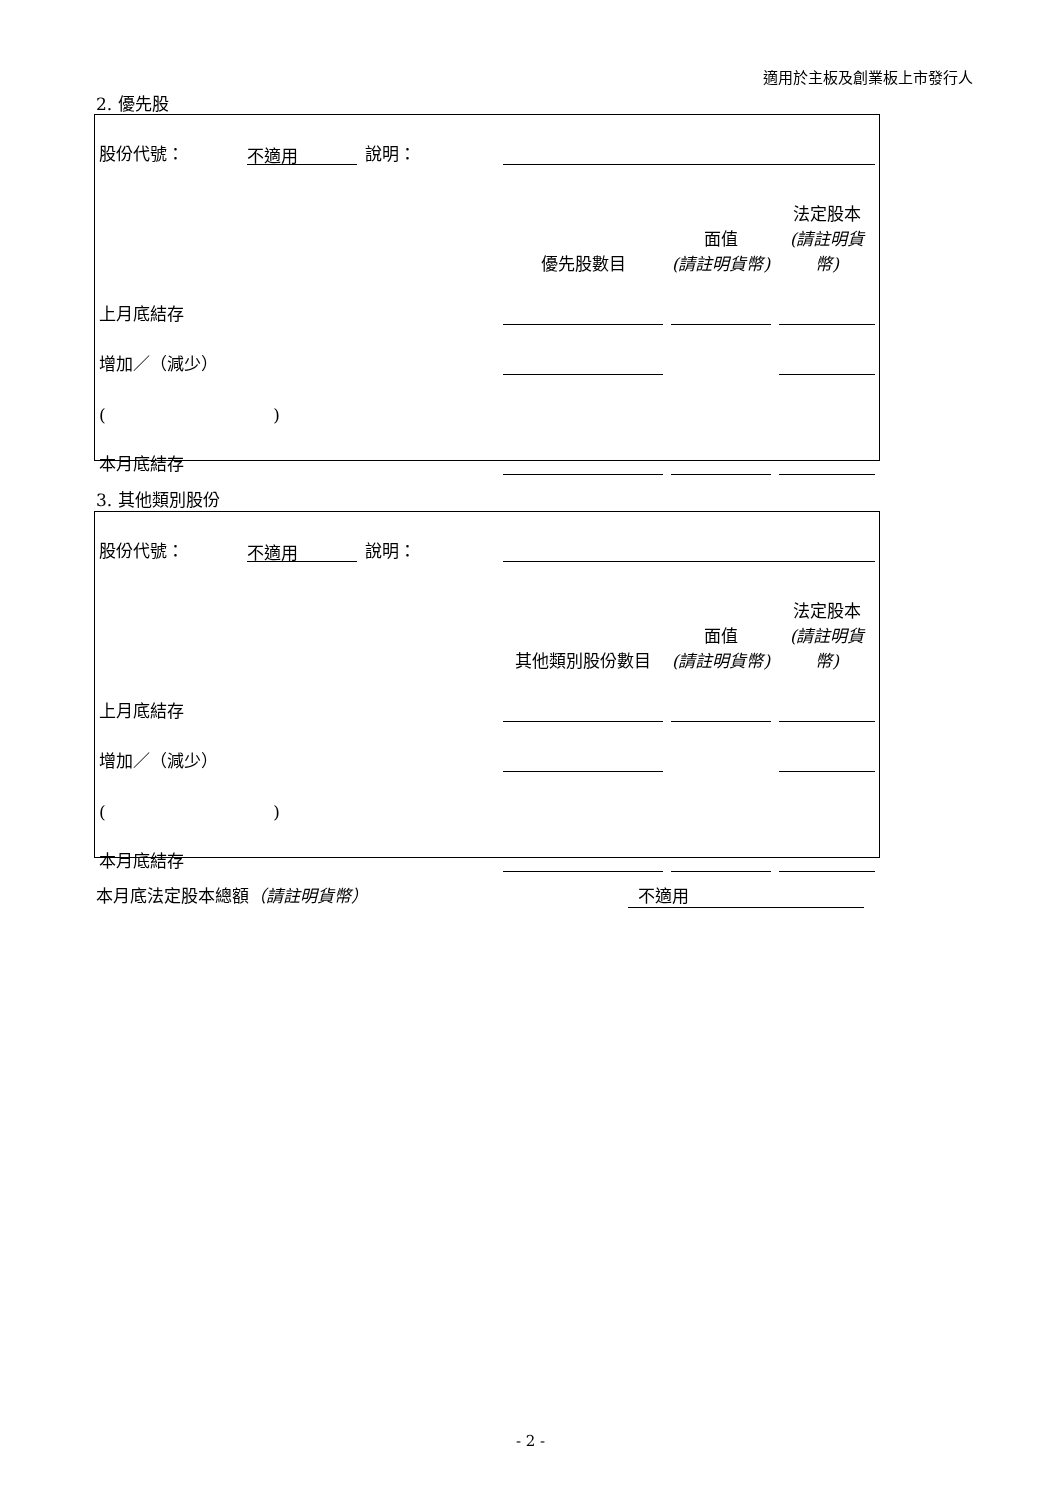適用於主板及創業板上市發行人
2. 優先股
| 股份代號： | 不適用 | 說明： | | | |
| | | | 優先股數目 | 面值 (請註明貨幣) | 法定股本 (請註明貨幣) |
| 上月底結存 | | | | | |
| 增加／（減少） | | | | | |
| ( ) | | | | | |
| 本月底結存 | | | | | |
3. 其他類別股份
| 股份代號： | 不適用 | 說明： | | | |
| | | | 其他類別股份數目 | 面值 (請註明貨幣) | 法定股本 (請註明貨幣) |
| 上月底結存 | | | | | |
| 增加／（減少） | | | | | |
| ( ) | | | | | |
| 本月底結存 | | | | | |
本月底法定股本總額（請註明貨幣） 不適用
- 2 -